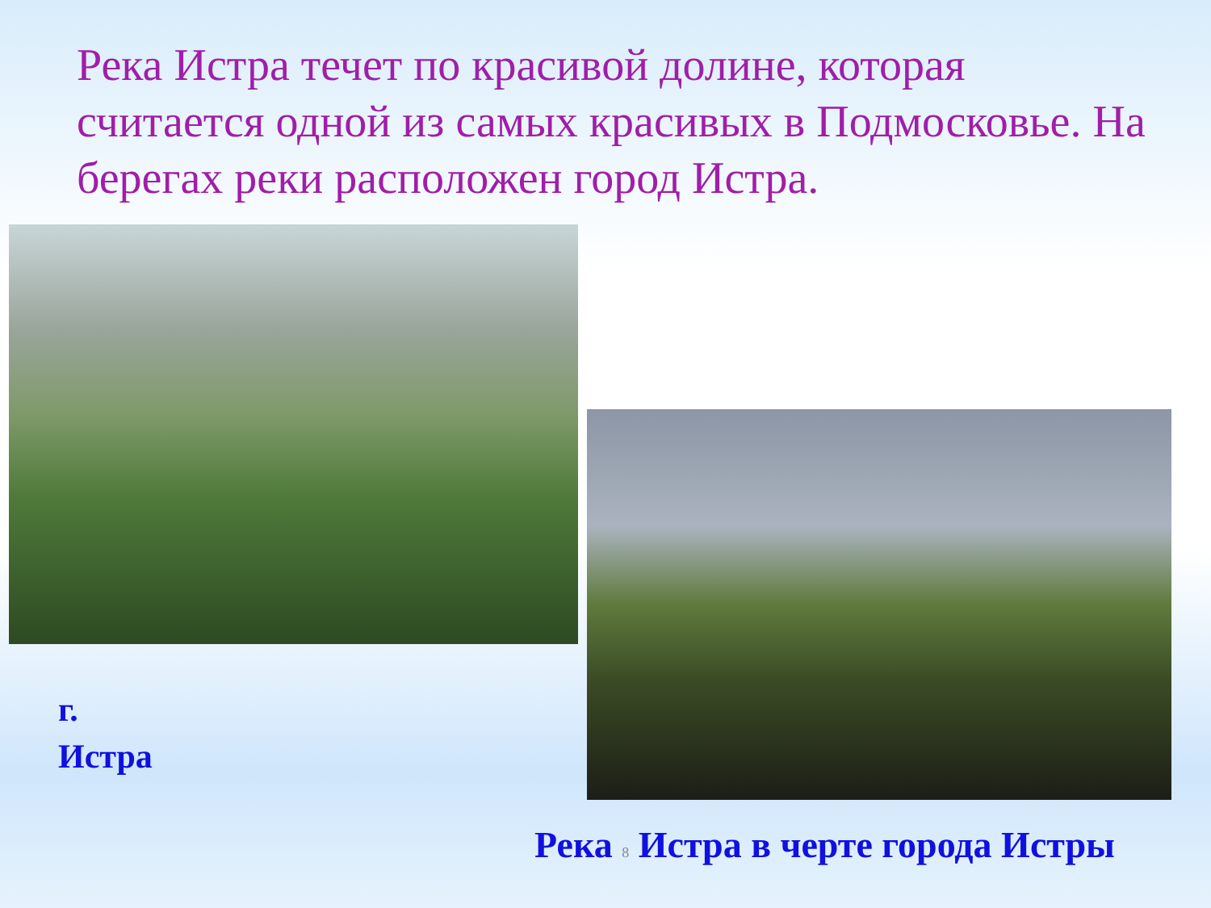Река Истра течет по красивой долине, которая считается одной из самых красивых в Подмосковье. На берегах реки расположен город Истра.
г.
Истра
Река 8 Истра в черте города Истры